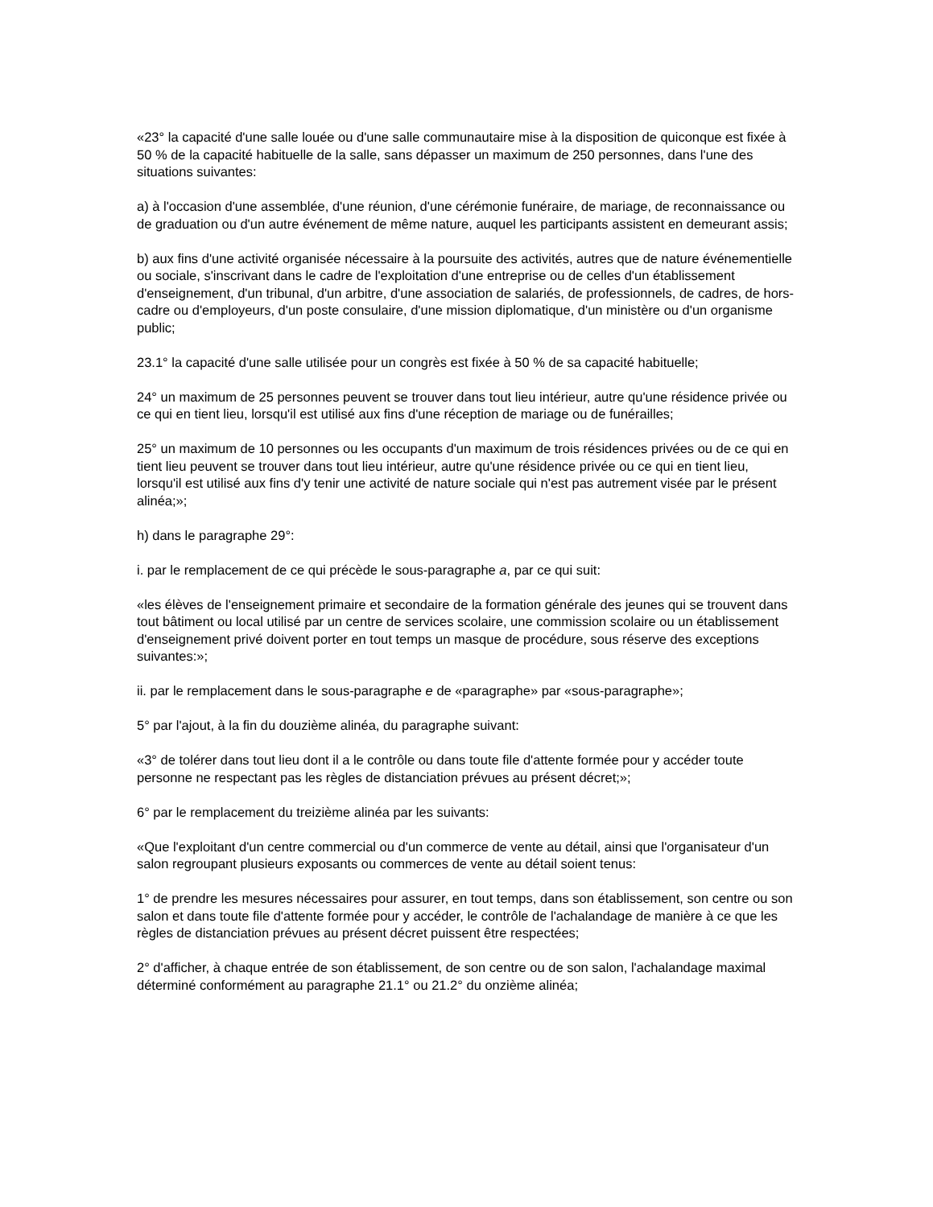«23° la capacité d'une salle louée ou d'une salle communautaire mise à la disposition de quiconque est fixée à 50 % de la capacité habituelle de la salle, sans dépasser un maximum de 250 personnes, dans l'une des situations suivantes:
a) à l'occasion d'une assemblée, d'une réunion, d'une cérémonie funéraire, de mariage, de reconnaissance ou de graduation ou d'un autre événement de même nature, auquel les participants assistent en demeurant assis;
b) aux fins d'une activité organisée nécessaire à la poursuite des activités, autres que de nature événementielle ou sociale, s'inscrivant dans le cadre de l'exploitation d'une entreprise ou de celles d'un établissement d'enseignement, d'un tribunal, d'un arbitre, d'une association de salariés, de professionnels, de cadres, de hors-cadre ou d'employeurs, d'un poste consulaire, d'une mission diplomatique, d'un ministère ou d'un organisme public;
23.1° la capacité d'une salle utilisée pour un congrès est fixée à 50 % de sa capacité habituelle;
24° un maximum de 25 personnes peuvent se trouver dans tout lieu intérieur, autre qu'une résidence privée ou ce qui en tient lieu, lorsqu'il est utilisé aux fins d'une réception de mariage ou de funérailles;
25° un maximum de 10 personnes ou les occupants d'un maximum de trois résidences privées ou de ce qui en tient lieu peuvent se trouver dans tout lieu intérieur, autre qu'une résidence privée ou ce qui en tient lieu, lorsqu'il est utilisé aux fins d'y tenir une activité de nature sociale qui n'est pas autrement visée par le présent alinéa;»;
h) dans le paragraphe 29°:
i. par le remplacement de ce qui précède le sous-paragraphe a, par ce qui suit:
«les élèves de l'enseignement primaire et secondaire de la formation générale des jeunes qui se trouvent dans tout bâtiment ou local utilisé par un centre de services scolaire, une commission scolaire ou un établissement d'enseignement privé doivent porter en tout temps un masque de procédure, sous réserve des exceptions suivantes:»;
ii. par le remplacement dans le sous-paragraphe e de «paragraphe» par «sous-paragraphe»;
5° par l'ajout, à la fin du douzième alinéa, du paragraphe suivant:
«3° de tolérer dans tout lieu dont il a le contrôle ou dans toute file d'attente formée pour y accéder toute personne ne respectant pas les règles de distanciation prévues au présent décret;»;
6° par le remplacement du treizième alinéa par les suivants:
«Que l'exploitant d'un centre commercial ou d'un commerce de vente au détail, ainsi que l'organisateur d'un salon regroupant plusieurs exposants ou commerces de vente au détail soient tenus:
1° de prendre les mesures nécessaires pour assurer, en tout temps, dans son établissement, son centre ou son salon et dans toute file d'attente formée pour y accéder, le contrôle de l'achalandage de manière à ce que les règles de distanciation prévues au présent décret puissent être respectées;
2° d'afficher, à chaque entrée de son établissement, de son centre ou de son salon, l'achalandage maximal déterminé conformément au paragraphe 21.1° ou 21.2° du onzième alinéa;